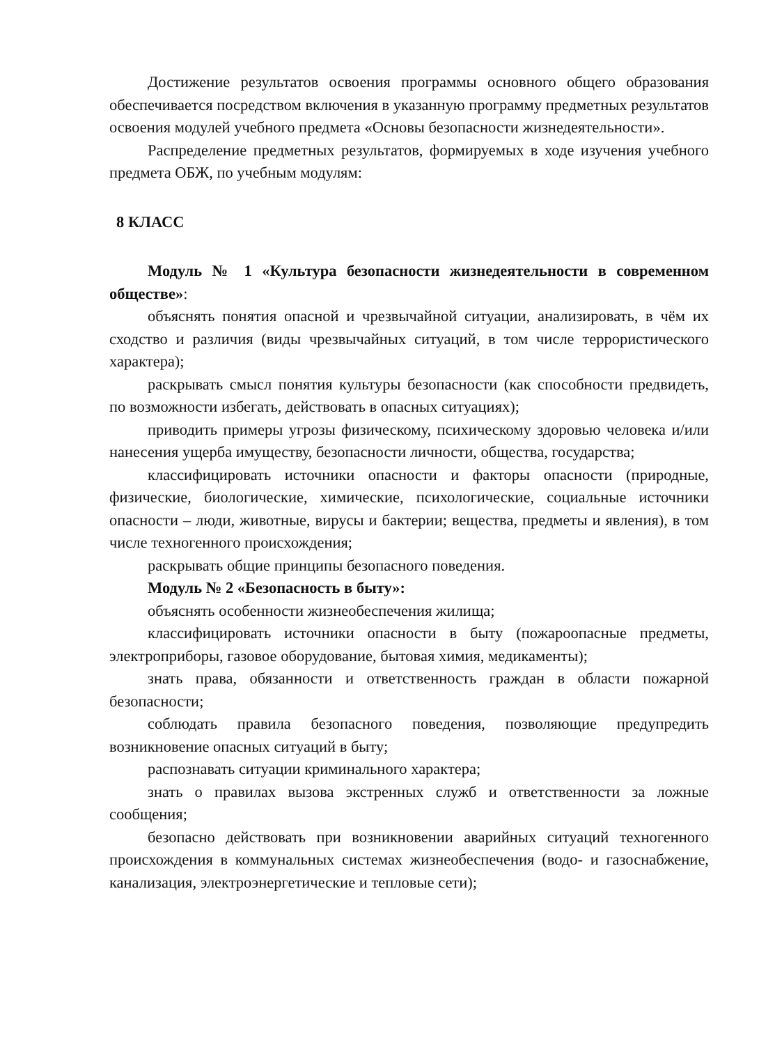Достижение результатов освоения программы основного общего образования обеспечивается посредством включения в указанную программу предметных результатов освоения модулей учебного предмета «Основы безопасности жизнедеятельности».
Распределение предметных результатов, формируемых в ходе изучения учебного предмета ОБЖ, по учебным модулям:
8 КЛАСС
Модуль № 1 «Культура безопасности жизнедеятельности в современном обществе»:
объяснять понятия опасной и чрезвычайной ситуации, анализировать, в чём их сходство и различия (виды чрезвычайных ситуаций, в том числе террористического характера);
раскрывать смысл понятия культуры безопасности (как способности предвидеть, по возможности избегать, действовать в опасных ситуациях);
приводить примеры угрозы физическому, психическому здоровью человека и/или нанесения ущерба имуществу, безопасности личности, общества, государства;
классифицировать источники опасности и факторы опасности (природные, физические, биологические, химические, психологические, социальные источники опасности – люди, животные, вирусы и бактерии; вещества, предметы и явления), в том числе техногенного происхождения;
раскрывать общие принципы безопасного поведения.
Модуль № 2 «Безопасность в быту»:
объяснять особенности жизнеобеспечения жилища;
классифицировать источники опасности в быту (пожароопасные предметы, электроприборы, газовое оборудование, бытовая химия, медикаменты);
знать права, обязанности и ответственность граждан в области пожарной безопасности;
соблюдать правила безопасного поведения, позволяющие предупредить возникновение опасных ситуаций в быту;
распознавать ситуации криминального характера;
знать о правилах вызова экстренных служб и ответственности за ложные сообщения;
безопасно действовать при возникновении аварийных ситуаций техногенного происхождения в коммунальных системах жизнеобеспечения (водо- и газоснабжение, канализация, электроэнергетические и тепловые сети);